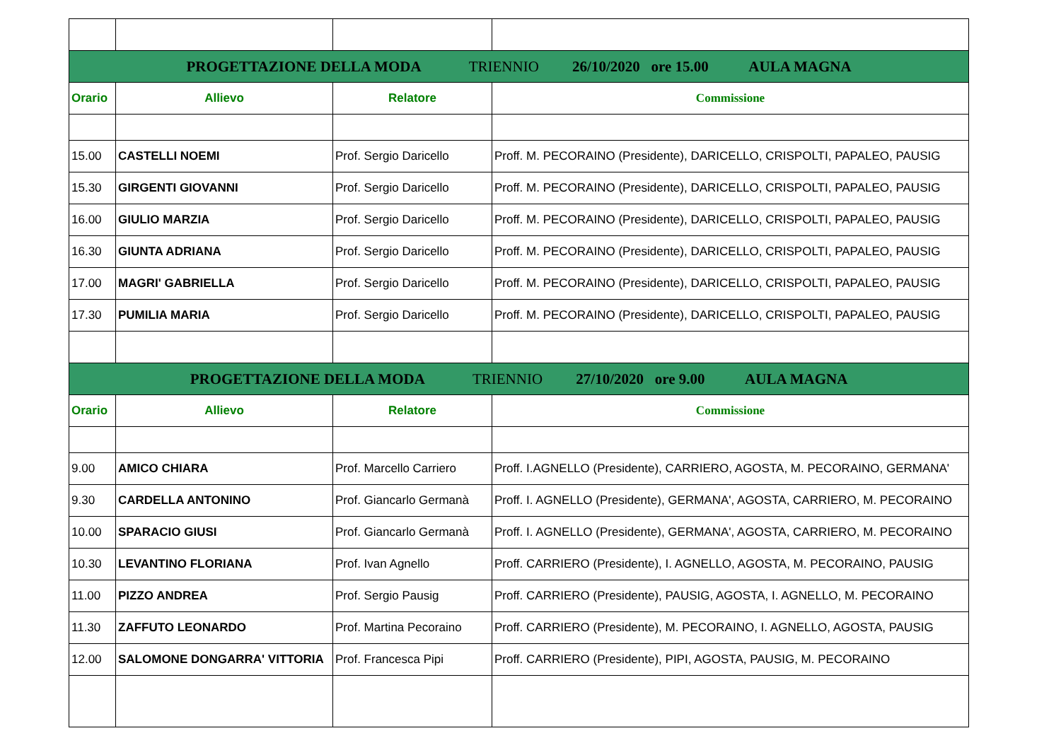| PROGETTAZIONE DELLA MODA TRIENNIO 26/10/2020 ore 15.00 AULA MAGNA | | | |
| Orario | Allievo | Relatore | Commissione |
| 15.00 | CASTELLI NOEMI | Prof. Sergio Daricello | Proff. M. PECORAINO (Presidente), DARICELLO, CRISPOLTI, PAPALEO, PAUSIG |
| 15.30 | GIRGENTI GIOVANNI | Prof. Sergio Daricello | Proff. M. PECORAINO (Presidente), DARICELLO, CRISPOLTI, PAPALEO, PAUSIG |
| 16.00 | GIULIO MARZIA | Prof. Sergio Daricello | Proff. M. PECORAINO (Presidente), DARICELLO, CRISPOLTI, PAPALEO, PAUSIG |
| 16.30 | GIUNTA ADRIANA | Prof. Sergio Daricello | Proff. M. PECORAINO (Presidente), DARICELLO, CRISPOLTI, PAPALEO, PAUSIG |
| 17.00 | MAGRI' GABRIELLA | Prof. Sergio Daricello | Proff. M. PECORAINO (Presidente), DARICELLO, CRISPOLTI, PAPALEO, PAUSIG |
| 17.30 | PUMILIA MARIA | Prof. Sergio Daricello | Proff. M. PECORAINO (Presidente), DARICELLO, CRISPOLTI, PAPALEO, PAUSIG |
| PROGETTAZIONE DELLA MODA TRIENNIO 27/10/2020 ore 9.00 AULA MAGNA | | | |
| Orario | Allievo | Relatore | Commissione |
| 9.00 | AMICO CHIARA | Prof. Marcello Carriero | Proff. I.AGNELLO (Presidente), CARRIERO, AGOSTA, M. PECORAINO, GERMANA' |
| 9.30 | CARDELLA ANTONINO | Prof. Giancarlo Germanà | Proff. I. AGNELLO (Presidente), GERMANA', AGOSTA, CARRIERO, M. PECORAINO |
| 10.00 | SPARACIO GIUSI | Prof. Giancarlo Germanà | Proff. I. AGNELLO (Presidente), GERMANA', AGOSTA, CARRIERO, M. PECORAINO |
| 10.30 | LEVANTINO FLORIANA | Prof. Ivan Agnello | Proff. CARRIERO (Presidente), I. AGNELLO, AGOSTA, M. PECORAINO, PAUSIG |
| 11.00 | PIZZO ANDREA | Prof. Sergio Pausig | Proff. CARRIERO (Presidente), PAUSIG, AGOSTA, I. AGNELLO, M. PECORAINO |
| 11.30 | ZAFFUTO LEONARDO | Prof. Martina Pecoraino | Proff. CARRIERO (Presidente), M. PECORAINO, I. AGNELLO, AGOSTA, PAUSIG |
| 12.00 | SALOMONE DONGARRA' VITTORIA | Prof. Francesca Pipi | Proff. CARRIERO (Presidente), PIPI, AGOSTA, PAUSIG, M. PECORAINO |